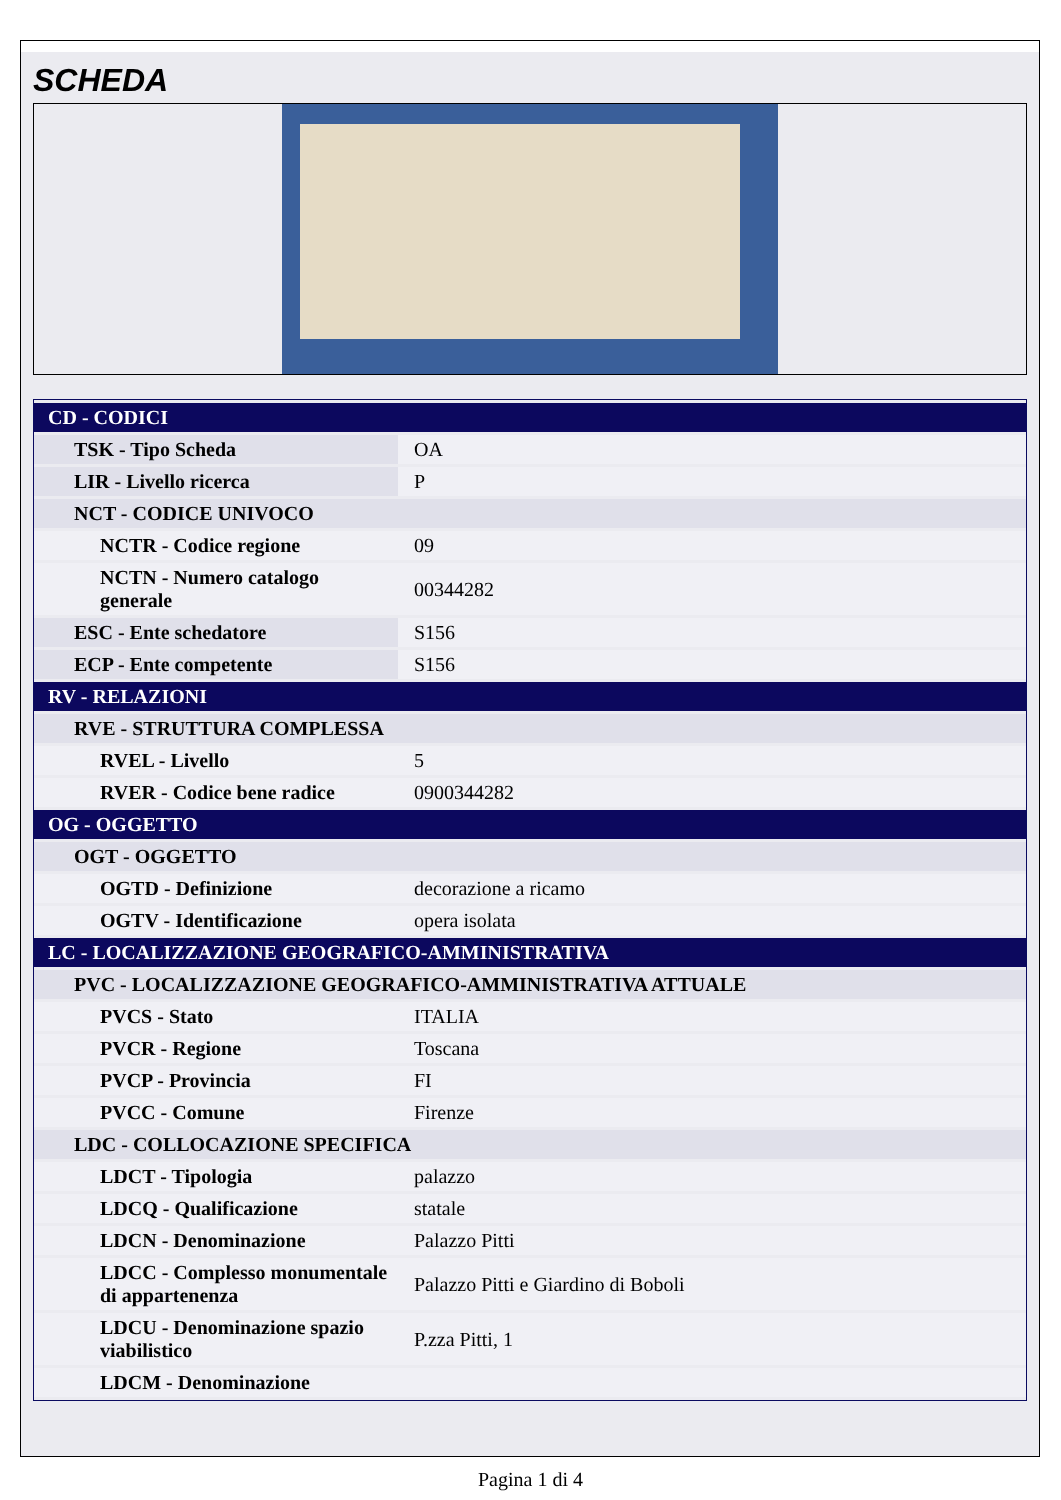SCHEDA
| CD - CODICI | |
| TSK - Tipo Scheda | OA |
| LIR - Livello ricerca | P |
| NCT - CODICE UNIVOCO | |
| NCTR - Codice regione | 09 |
| NCTN - Numero catalogo generale | 00344282 |
| ESC - Ente schedatore | S156 |
| ECP - Ente competente | S156 |
| RV - RELAZIONI | |
| RVE - STRUTTURA COMPLESSA | |
| RVEL - Livello | 5 |
| RVER - Codice bene radice | 0900344282 |
| OG - OGGETTO | |
| OGT - OGGETTO | |
| OGTD - Definizione | decorazione a ricamo |
| OGTV - Identificazione | opera isolata |
| LC - LOCALIZZAZIONE GEOGRAFICO-AMMINISTRATIVA | |
| PVC - LOCALIZZAZIONE GEOGRAFICO-AMMINISTRATIVA ATTUALE | |
| PVCS - Stato | ITALIA |
| PVCR - Regione | Toscana |
| PVCP - Provincia | FI |
| PVCC - Comune | Firenze |
| LDC - COLLOCAZIONE SPECIFICA | |
| LDCT - Tipologia | palazzo |
| LDCQ - Qualificazione | statale |
| LDCN - Denominazione | Palazzo Pitti |
| LDCC - Complesso monumentale di appartenenza | Palazzo Pitti e Giardino di Boboli |
| LDCU - Denominazione spazio viabilistico | P.zza Pitti, 1 |
| LDCM - Denominazione | |
Pagina 1 di 4